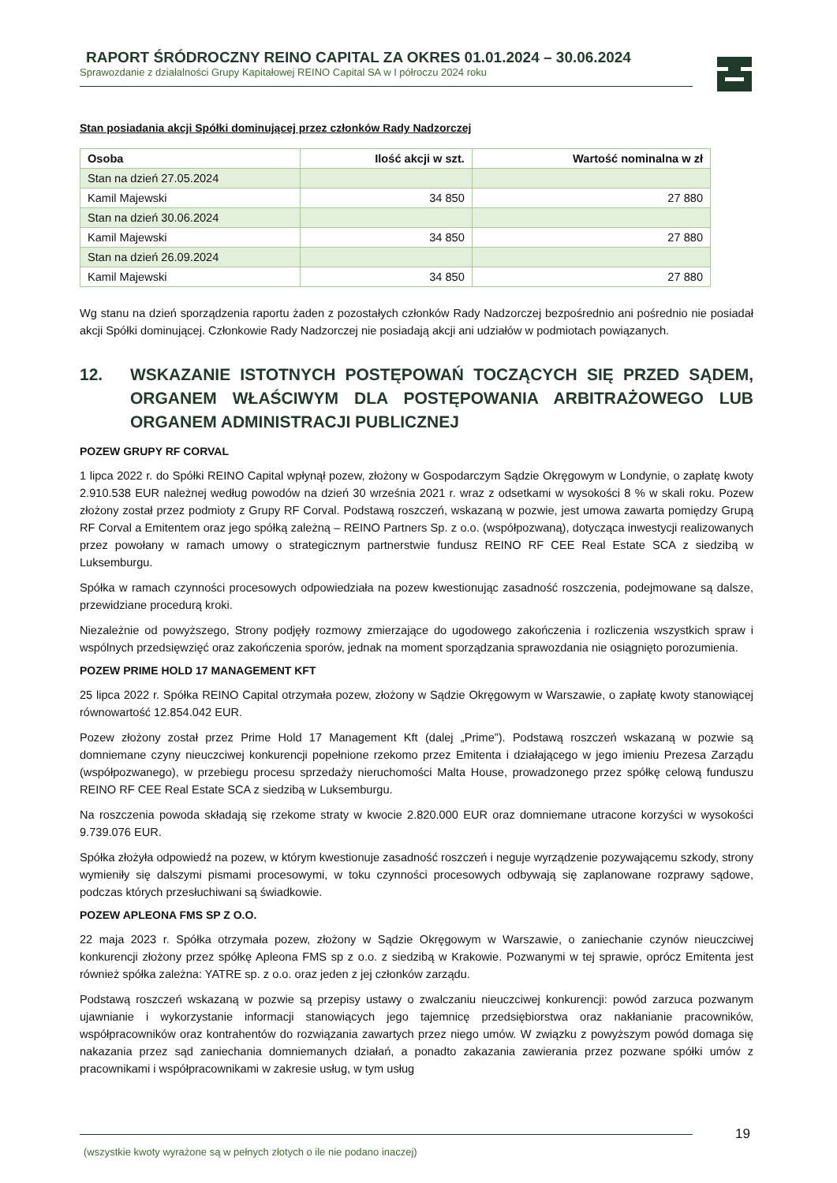RAPORT ŚRÓDROCZNY REINO CAPITAL ZA OKRES 01.01.2024 – 30.06.2024
Sprawozdanie z działalności Grupy Kapitałowej REINO Capital SA w I półroczu 2024 roku
Stan posiadania akcji Spółki dominującej przez członków Rady Nadzorczej
| Osoba | Ilość akcji w szt. | Wartość nominalna w zł |
| --- | --- | --- |
| Stan na dzień 27.05.2024 | | |
| Kamil Majewski | 34 850 | 27 880 |
| Stan na dzień 30.06.2024 | | |
| Kamil Majewski | 34 850 | 27 880 |
| Stan na dzień 26.09.2024 | | |
| Kamil Majewski | 34 850 | 27 880 |
Wg stanu na dzień sporządzenia raportu żaden z pozostałych członków Rady Nadzorczej bezpośrednio ani pośrednio nie posiadał akcji Spółki dominującej. Członkowie Rady Nadzorczej nie posiadają akcji ani udziałów w podmiotach powiązanych.
12. WSKAZANIE ISTOTNYCH POSTĘPOWAŃ TOCZĄCYCH SIĘ PRZED SĄDEM, ORGANEM WŁAŚCIWYM DLA POSTĘPOWANIA ARBITRAŻOWEGO LUB ORGANEM ADMINISTRACJI PUBLICZNEJ
POZEW GRUPY RF CORVAL
1 lipca 2022 r. do Spółki REINO Capital wpłynął pozew, złożony w Gospodarczym Sądzie Okręgowym w Londynie, o zapłatę kwoty 2.910.538 EUR należnej według powodów na dzień 30 września 2021 r. wraz z odsetkami w wysokości 8 % w skali roku. Pozew złożony został przez podmioty z Grupy RF Corval. Podstawą roszczeń, wskazaną w pozwie, jest umowa zawarta pomiędzy Grupą RF Corval a Emitentem oraz jego spółką zależną – REINO Partners Sp. z o.o. (współpozwaną), dotycząca inwestycji realizowanych przez powołany w ramach umowy o strategicznym partnerstwie fundusz REINO RF CEE Real Estate SCA z siedzibą w Luksemburgu.
Spółka w ramach czynności procesowych odpowiedziała na pozew kwestionując zasadność roszczenia, podejmowane są dalsze, przewidziane procedurą kroki.
Niezależnie od powyższego, Strony podjęły rozmowy zmierzające do ugodowego zakończenia i rozliczenia wszystkich spraw i wspólnych przedsięwzięć oraz zakończenia sporów, jednak na moment sporządzania sprawozdania nie osiągnięto porozumienia.
POZEW PRIME HOLD 17 MANAGEMENT KFT
25 lipca 2022 r. Spółka REINO Capital otrzymała pozew, złożony w Sądzie Okręgowym w Warszawie, o zapłatę kwoty stanowiącej równowartość 12.854.042 EUR.
Pozew złożony został przez Prime Hold 17 Management Kft (dalej „Prime”). Podstawą roszczeń wskazaną w pozwie są domniemane czyny nieuczciwej konkurencji popełnione rzekomo przez Emitenta i działającego w jego imieniu Prezesa Zarządu (współpozwanego), w przebiegu procesu sprzedaży nieruchomości Malta House, prowadzonego przez spółkę celową funduszu REINO RF CEE Real Estate SCA z siedzibą w Luksemburgu.
Na roszczenia powoda składają się rzekome straty w kwocie 2.820.000 EUR oraz domniemane utracone korzyści w wysokości 9.739.076 EUR.
Spółka złożyła odpowiedź na pozew, w którym kwestionuje zasadność roszczeń i neguje wyrządzenie pozywającemu szkody, strony wymieniły się dalszymi pismami procesowymi, w toku czynności procesowych odbywają się zaplanowane rozprawy sądowe, podczas których przesłuchiwani są świadkowie.
POZEW APLEONA FMS SP Z O.O.
22 maja 2023 r. Spółka otrzymała pozew, złożony w Sądzie Okręgowym w Warszawie, o zaniechanie czynów nieuczciwej konkurencji złożony przez spółkę Apleona FMS sp z o.o. z siedzibą w Krakowie. Pozwanymi w tej sprawie, oprócz Emitenta jest również spółka zależna: YATRE sp. z o.o. oraz jeden z jej członków zarządu.
Podstawą roszczeń wskazaną w pozwie są przepisy ustawy o zwalczaniu nieuczciwej konkurencji: powód zarzuca pozwanym ujawnianie i wykorzystanie informacji stanowiących jego tajemnicę przedsiębiorstwa oraz nakłanianie pracowników, współpracowników oraz kontrahentów do rozwiązania zawartych przez niego umów. W związku z powyższym powód domaga się nakazania przez sąd zaniechania domniemanych działań, a ponadto zakazania zawierania przez pozwane spółki umów z pracownikami i współpracownikami w zakresie usług, w tym usług
(wszystkie kwoty wyrażone są w pełnych złotych o ile nie podano inaczej) 19